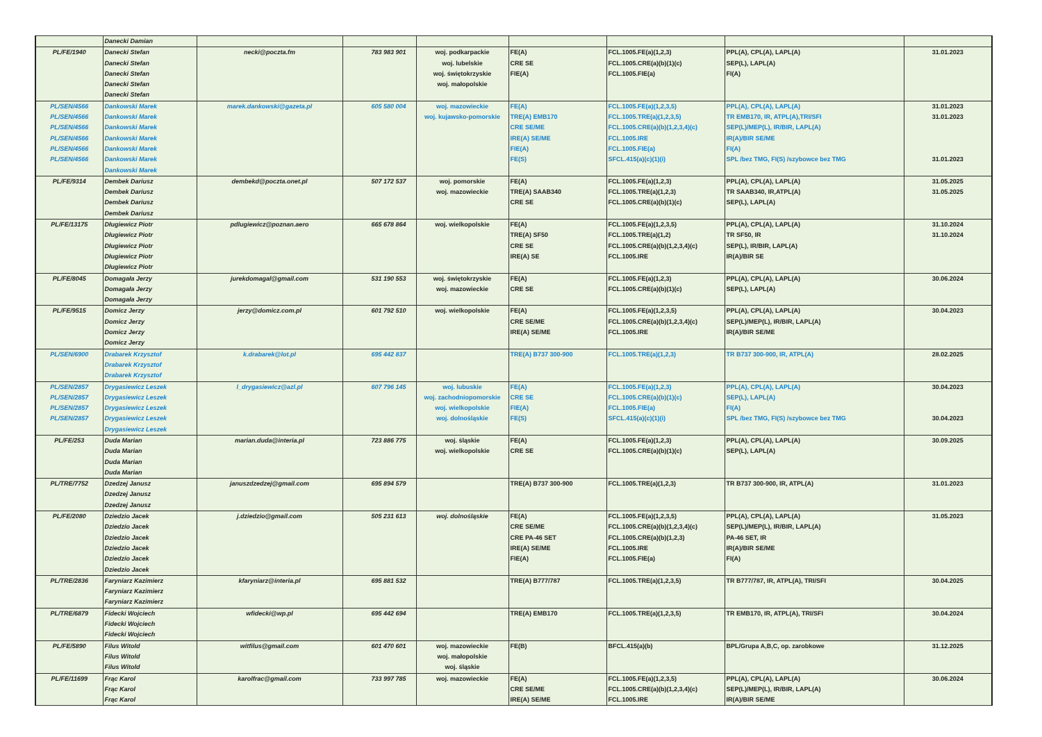| | Danecki Damian | | | | | | | |
| PL/FE/1940 | Danecki Stefan Danecki Stefan Danecki Stefan Danecki Stefan Danecki Stefan | necki@poczta.fm | 783 983 901 | woj. podkarpackie woj. lubelskie woj. świętokrzyskie woj. małopolskie | FE(A) CRE SE FIE(A) | FCL.1005.FE(a)(1,2,3) FCL.1005.CRE(a)(b)(1)(c) FCL.1005.FIE(a) | PPL(A), CPL(A), LAPL(A) SEP(L), LAPL(A) FI(A) | 31.01.2023 |
| PL/SEN/4566 PL/SEN/4566 PL/SEN/4566 PL/SEN/4566 PL/SEN/4566 PL/SEN/4566 | Dankowski Marek Dankowski Marek Dankowski Marek Dankowski Marek Dankowski Marek Dankowski Marek Dankowski Marek | marek.dankowski@gazeta.pl | 605 580 004 | woj. mazowieckie woj. kujawsko-pomorskie | FE(A) TRE(A) EMB170 CRE SE/ME IRE(A) SE/ME FIE(A) FE(S) | FCL.1005.FE(a)(1,2,3,5) FCL.1005.TRE(a)(1,2,3,5) FCL.1005.CRE(a)(b)(1,2,3,4)(c) FCL.1005.IRE FCL.1005.FIE(a) SFCL.415(a)(c)(1)(i) | PPL(A), CPL(A), LAPL(A) TR EMB170, IR, ATPL(A),TRI/SFI SEP(L)/MEP(L), IR/BIR, LAPL(A) IR(A)/BIR SE/ME FI(A) SPL /bez TMG, FI(S) /szybowce bez TMG | 31.01.2023 31.01.2023 31.01.2023 |
| PL/FE/9314 | Dembek Dariusz Dembek Dariusz Dembek Dariusz Dembek Dariusz | dembekd@poczta.onet.pl | 507 172 537 | woj. pomorskie woj. mazowieckie | FE(A) TRE(A) SAAB340 CRE SE | FCL.1005.FE(a)(1,2,3) FCL.1005.TRE(a)(1,2,3) FCL.1005.CRE(a)(b)(1)(c) | PPL(A), CPL(A), LAPL(A) TR SAAB340, IR,ATPL(A) SEP(L), LAPL(A) | 31.05.2025 31.05.2025 |
| PL/FE/13175 | Długiewicz Piotr Długiewicz Piotr Długiewicz Piotr Długiewicz Piotr Długiewicz Piotr | pdlugiewicz@poznan.aero | 665 678 864 | woj. wielkopolskie | FE(A) TRE(A) SF50 CRE SE IRE(A) SE | FCL.1005.FE(a)(1,2,3,5) FCL.1005.TRE(a)(1,2) FCL.1005.CRE(a)(b)(1,2,3,4)(c) FCL.1005.IRE | PPL(A), CPL(A), LAPL(A) TR SF50, IR SEP(L), IR/BIR, LAPL(A) IR(A)/BIR SE | 31.10.2024 31.10.2024 |
| PL/FE/8045 | Domagała Jerzy Domagała Jerzy Domagała Jerzy | jurekdomagal@gmail.com | 531 190 553 | woj. świętokrzyskie woj. mazowieckie | FE(A) CRE SE | FCL.1005.FE(a)(1,2,3) FCL.1005.CRE(a)(b)(1)(c) | PPL(A), CPL(A), LAPL(A) SEP(L), LAPL(A) | 30.06.2024 |
| PL/FE/9515 | Domicz Jerzy Domicz Jerzy Domicz Jerzy Domicz Jerzy | jerzy@domicz.com.pl | 601 792 510 | woj. wielkopolskie | FE(A) CRE SE/ME IRE(A) SE/ME | FCL.1005.FE(a)(1,2,3,5) FCL.1005.CRE(a)(b)(1,2,3,4)(c) FCL.1005.IRE | PPL(A), CPL(A), LAPL(A) SEP(L)/MEP(L), IR/BIR, LAPL(A) IR(A)/BIR SE/ME | 30.04.2023 |
| PL/SEN/6900 | Drabarek Krzysztof Drabarek Krzysztof Drabarek Krzysztof | k.drabarek@lot.pl | 695 442 837 | | TRE(A) B737 300-900 | FCL.1005.TRE(a)(1,2,3) | TR B737 300-900, IR, ATPL(A) | 28.02.2025 |
| PL/SEN/2857 PL/SEN/2857 PL/SEN/2857 PL/SEN/2857 | Drygasiewicz Leszek Drygasiewicz Leszek Drygasiewicz Leszek Drygasiewicz Leszek Drygasiewicz Leszek | l_drygasiewicz@azl.pl | 607 796 145 | woj. lubuskie woj. zachodniopomorskie woj. wielkopolskie woj. dolnośląskie | FE(A) CRE SE FIE(A) FE(S) | FCL.1005.FE(a)(1,2,3) FCL.1005.CRE(a)(b)(1)(c) FCL.1005.FIE(a) SFCL.415(a)(c)(1)(i) | PPL(A), CPL(A), LAPL(A) SEP(L), LAPL(A) FI(A) SPL /bez TMG, FI(S) /szybowce bez TMG | 30.04.2023 30.04.2023 |
| PL/FE/253 | Duda Marian Duda Marian Duda Marian Duda Marian | marian.duda@interia.pl | 723 886 775 | woj. śląskie woj. wielkopolskie | FE(A) CRE SE | FCL.1005.FE(a)(1,2,3) FCL.1005.CRE(a)(b)(1)(c) | PPL(A), CPL(A), LAPL(A) SEP(L), LAPL(A) | 30.09.2025 |
| PL/TRE/7752 | Dzedzej Janusz Dzedzej Janusz Dzedzej Janusz | januszdzedzej@gmail.com | 695 894 579 | | TRE(A) B737 300-900 | FCL.1005.TRE(a)(1,2,3) | TR B737 300-900, IR, ATPL(A) | 31.01.2023 |
| PL/FE/2080 | Dziedzio Jacek Dziedzio Jacek Dziedzio Jacek Dziedzio Jacek Dziedzio Jacek Dziedzio Jacek | j.dziedzio@gmail.com | 505 231 613 | woj. dolnośląskie | FE(A) CRE SE/ME CRE PA-46 SET IRE(A) SE/ME FIE(A) | FCL.1005.FE(a)(1,2,3,5) FCL.1005.CRE(a)(b)(1,2,3,4)(c) FCL.1005.CRE(a)(b)(1,2,3) FCL.1005.IRE FCL.1005.FIE(a) | PPL(A), CPL(A), LAPL(A) SEP(L)/MEP(L), IR/BIR, LAPL(A) PA-46 SET, IR IR(A)/BIR SE/ME FI(A) | 31.05.2023 |
| PL/TRE/2836 | Faryniarz Kazimierz Faryniarz Kazimierz Faryniarz Kazimierz | kfaryniarz@interia.pl | 695 881 532 | | TRE(A) B777/787 | FCL.1005.TRE(a)(1,2,3,5) | TR B777/787, IR, ATPL(A), TRI/SFI | 30.04.2025 |
| PL/TRE/6879 | Fidecki Wojciech Fidecki Wojciech Fidecki Wojciech | wfidecki@wp.pl | 695 442 694 | | TRE(A) EMB170 | FCL.1005.TRE(a)(1,2,3,5) | TR EMB170, IR, ATPL(A), TRI/SFI | 30.04.2024 |
| PL/FE/5890 | Filus Witold Filus Witold Filus Witold | witfilus@gmail.com | 601 470 601 | woj. mazowieckie woj. małopolskie woj. śląskie | FE(B) | BFCL.415(a)(b) | BPL/Grupa A,B,C, op. zarobkowe | 31.12.2025 |
| PL/FE/11699 | Frąc Karol Frąc Karol Frąc Karol | karolfrac@gmail.com | 733 997 785 | woj. mazowieckie | FE(A) CRE SE/ME IRE(A) SE/ME | FCL.1005.FE(a)(1,2,3,5) FCL.1005.CRE(a)(b)(1,2,3,4)(c) FCL.1005.IRE | PPL(A), CPL(A), LAPL(A) SEP(L)/MEP(L), IR/BIR, LAPL(A) IR(A)/BIR SE/ME | 30.06.2024 |